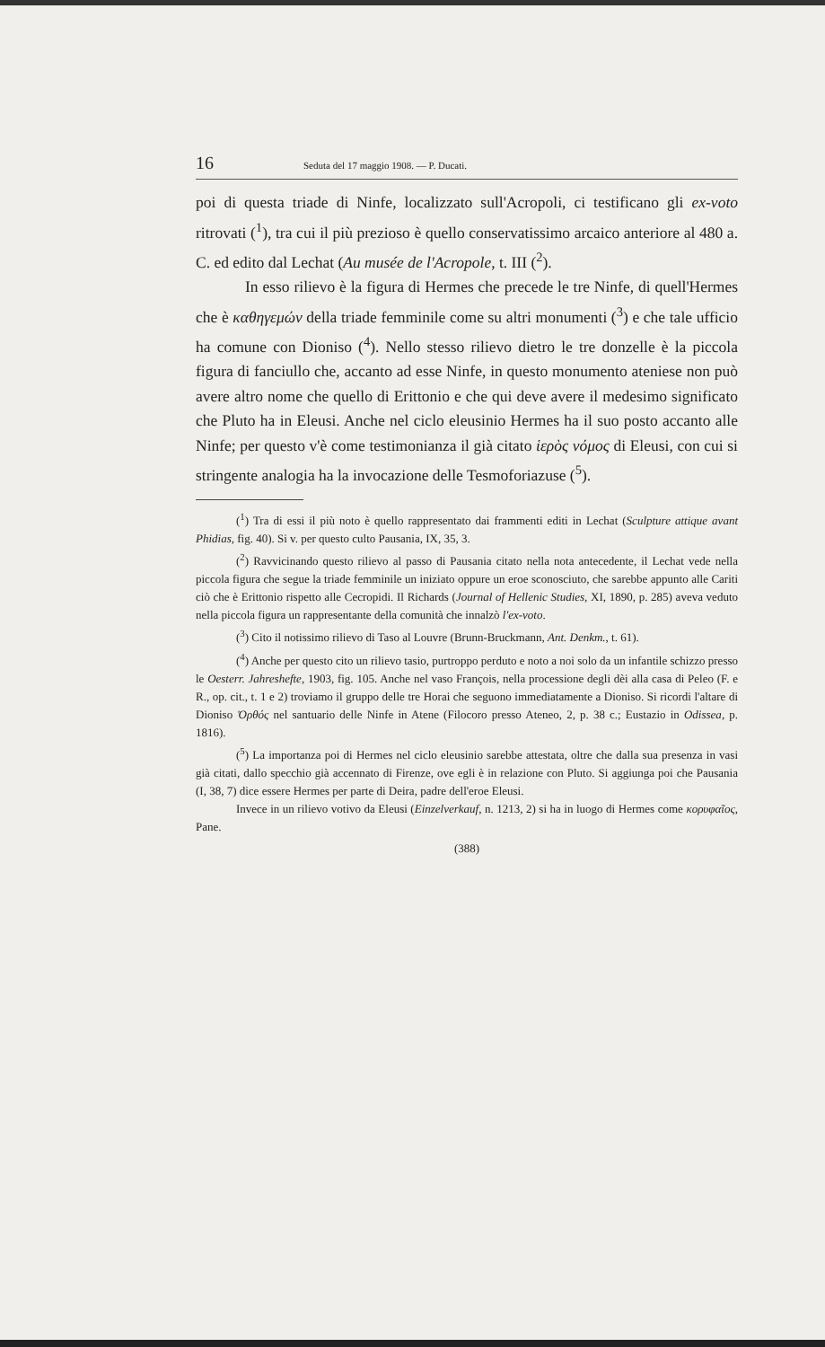16 Seduta del 17 maggio 1908. — P. Ducati.
poi di questa triade di Ninfe, localizzato sull'Acropoli, ci testificano gli ex-voto ritrovati (<sup>1</sup>), tra cui il più prezioso è quello conservatissimo arcaico anteriore al 480 a. C. ed edito dal Lechat (Au musée de l'Acropole, t. III (<sup>2</sup>).
In esso rilievo è la figura di Hermes che precede le tre Ninfe, di quell'Hermes che è καθηγεμών della triade femminile come su altri monumenti (<sup>3</sup>) e che tale ufficio ha comune con Dioniso (<sup>4</sup>). Nello stesso rilievo dietro le tre donzelle è la piccola figura di fanciullo che, accanto ad esse Ninfe, in questo monumento ateniese non può avere altro nome che quello di Erittonio e che qui deve avere il medesimo significato che Pluto ha in Eleusi. Anche nel ciclo eleusinio Hermes ha il suo posto accanto alle Ninfe; per questo v'è come testimonianza il già citato ἱερὸς νόμος di Eleusi, con cui si stringente analogia ha la invocazione delle Tesmoforiazuse (<sup>5</sup>).
(<sup>1</sup>) Tra di essi il più noto è quello rappresentato dai frammenti editi in Lechat (Sculpture attique avant Phidias, fig. 40). Si v. per questo culto Pausania, IX, 35, 3.
(<sup>2</sup>) Ravvicinando questo rilievo al passo di Pausania citato nella nota antecedente, il Lechat vede nella piccola figura che segue la triade femminile un iniziato oppure un eroe sconosciuto, che sarebbe appunto alle Cariti ciò che è Erittonio rispetto alle Cecropidi. Il Richards (Journal of Hellenic Studies, XI, 1890, p. 285) aveva veduto nella piccola figura un rappresentante della comunità che innalzò l'ex-voto.
(<sup>3</sup>) Cito il notissimo rilievo di Taso al Louvre (Brunn-Bruckmann, Ant. Denkm., t. 61).
(<sup>4</sup>) Anche per questo cito un rilievo tasio, purtroppo perduto e noto a noi solo da un infantile schizzo presso le Oesterr. Jahreshefte, 1903, fig. 105. Anche nel vaso François, nella processione degli dèi alla casa di Peleo (F. e R., op. cit., t. 1 e 2) troviamo il gruppo delle tre Horai che seguono immediatamente a Dioniso. Si ricordi l'altare di Dioniso Ὀρθός nel santuario delle Ninfe in Atene (Filocoro presso Ateneo, 2, p. 38 c.; Eustazio in Odissea, p. 1816).
(<sup>5</sup>) La importanza poi di Hermes nel ciclo eleusinio sarebbe attestata, oltre che dalla sua presenza in vasi già citati, dallo specchio già accennato di Firenze, ove egli è in relazione con Pluto. Si aggiunga poi che Pausania (I, 38, 7) dice essere Hermes per parte di Deira, padre dell'eroe Eleusi.
Invece in un rilievo votivo da Eleusi (Einzelverkauf, n. 1213, 2) si ha in luogo di Hermes come κορυφαῖος, Pane.
(388)